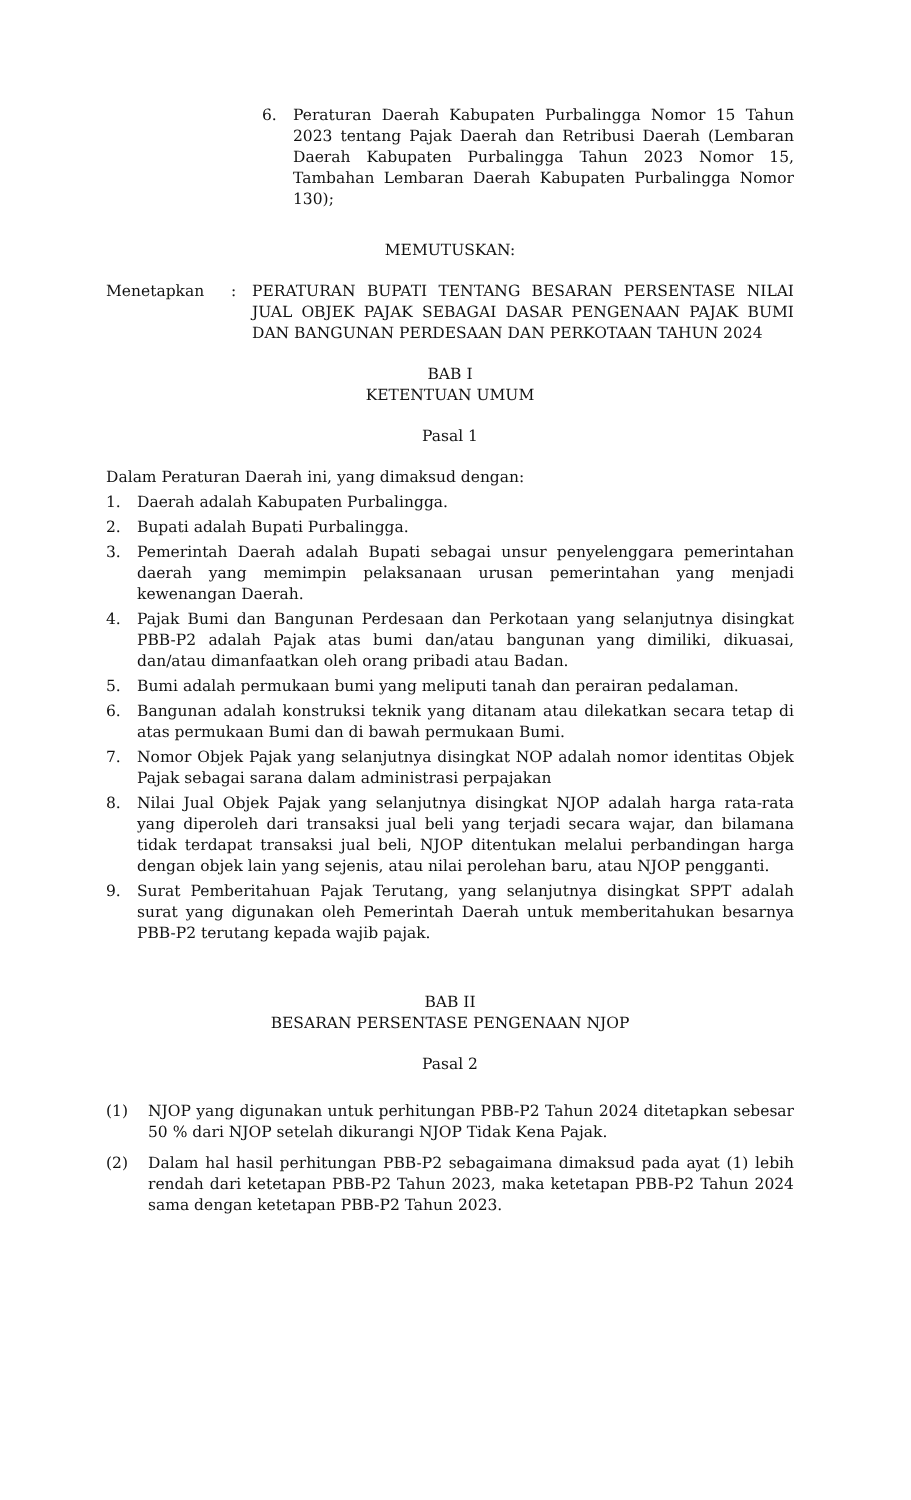6. Peraturan Daerah Kabupaten Purbalingga Nomor 15 Tahun 2023 tentang Pajak Daerah dan Retribusi Daerah (Lembaran Daerah Kabupaten Purbalingga Tahun 2023 Nomor 15, Tambahan Lembaran Daerah Kabupaten Purbalingga Nomor 130);
MEMUTUSKAN:
Menetapkan : PERATURAN BUPATI TENTANG BESARAN PERSENTASE NILAI JUAL OBJEK PAJAK SEBAGAI DASAR PENGENAAN PAJAK BUMI DAN BANGUNAN PERDESAAN DAN PERKOTAAN TAHUN 2024
BAB I
KETENTUAN UMUM
Pasal 1
Dalam Peraturan Daerah ini, yang dimaksud dengan:
1. Daerah adalah Kabupaten Purbalingga.
2. Bupati adalah Bupati Purbalingga.
3. Pemerintah Daerah adalah Bupati sebagai unsur penyelenggara pemerintahan daerah yang memimpin pelaksanaan urusan pemerintahan yang menjadi kewenangan Daerah.
4. Pajak Bumi dan Bangunan Perdesaan dan Perkotaan yang selanjutnya disingkat PBB-P2 adalah Pajak atas bumi dan/atau bangunan yang dimiliki, dikuasai, dan/atau dimanfaatkan oleh orang pribadi atau Badan.
5. Bumi adalah permukaan bumi yang meliputi tanah dan perairan pedalaman.
6. Bangunan adalah konstruksi teknik yang ditanam atau dilekatkan secara tetap di atas permukaan Bumi dan di bawah permukaan Bumi.
7. Nomor Objek Pajak yang selanjutnya disingkat NOP adalah nomor identitas Objek Pajak sebagai sarana dalam administrasi perpajakan
8. Nilai Jual Objek Pajak yang selanjutnya disingkat NJOP adalah harga rata-rata yang diperoleh dari transaksi jual beli yang terjadi secara wajar, dan bilamana tidak terdapat transaksi jual beli, NJOP ditentukan melalui perbandingan harga dengan objek lain yang sejenis, atau nilai perolehan baru, atau NJOP pengganti.
9. Surat Pemberitahuan Pajak Terutang, yang selanjutnya disingkat SPPT adalah surat yang digunakan oleh Pemerintah Daerah untuk memberitahukan besarnya PBB-P2 terutang kepada wajib pajak.
BAB II
BESARAN PERSENTASE PENGENAAN NJOP
Pasal 2
(1) NJOP yang digunakan untuk perhitungan PBB-P2 Tahun 2024 ditetapkan sebesar 50 % dari NJOP setelah dikurangi NJOP Tidak Kena Pajak.
(2) Dalam hal hasil perhitungan PBB-P2 sebagaimana dimaksud pada ayat (1) lebih rendah dari ketetapan PBB-P2 Tahun 2023, maka ketetapan PBB-P2 Tahun 2024 sama dengan ketetapan PBB-P2 Tahun 2023.